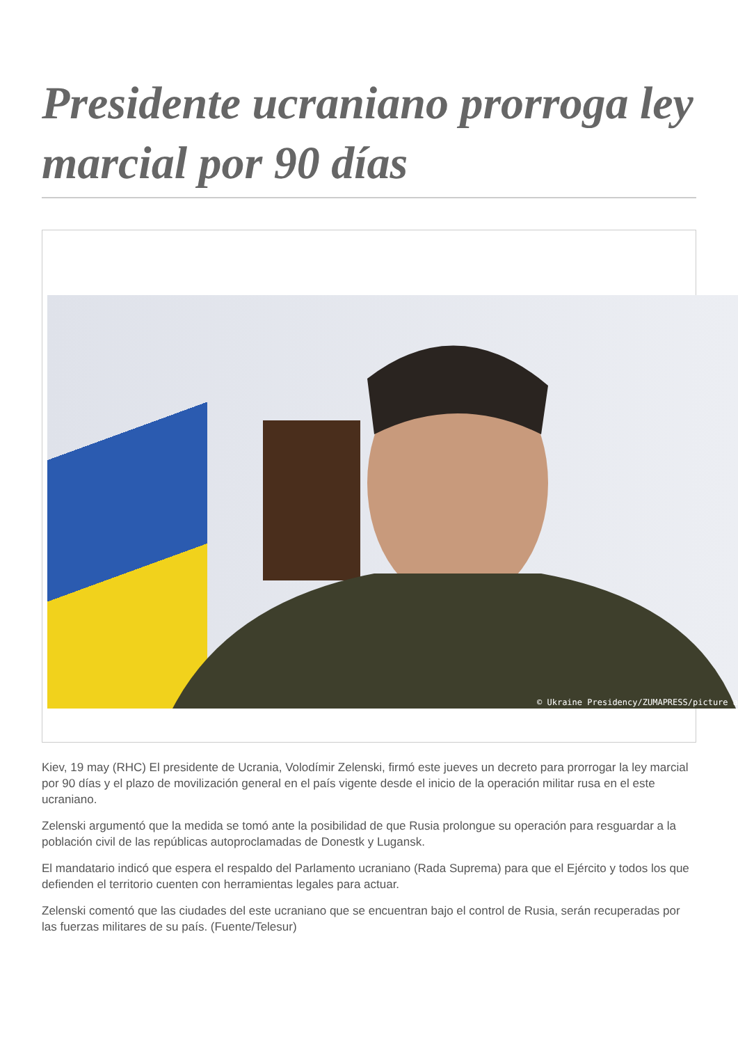Presidente ucraniano prorroga ley marcial por 90 días
© Ukraine Presidency/ZUMAPRESS/picture a
Kiev, 19 may (RHC) El presidente de Ucrania, Volodímir Zelenski, firmó este jueves un decreto para prorrogar la ley marcial por 90 días y el plazo de movilización general en el país vigente desde el inicio de la operación militar rusa en el este ucraniano.
Zelenski argumentó que la medida se tomó ante la posibilidad de que Rusia prolongue su operación para resguardar a la población civil de las repúblicas autoproclamadas de Donestk y Lugansk.
El mandatario indicó que espera el respaldo del Parlamento ucraniano (Rada Suprema) para que el Ejército y todos los que defienden el territorio cuenten con herramientas legales para actuar.
Zelenski comentó que las ciudades del este ucraniano que se encuentran bajo el control de Rusia, serán recuperadas por las fuerzas militares de su país. (Fuente/Telesur)